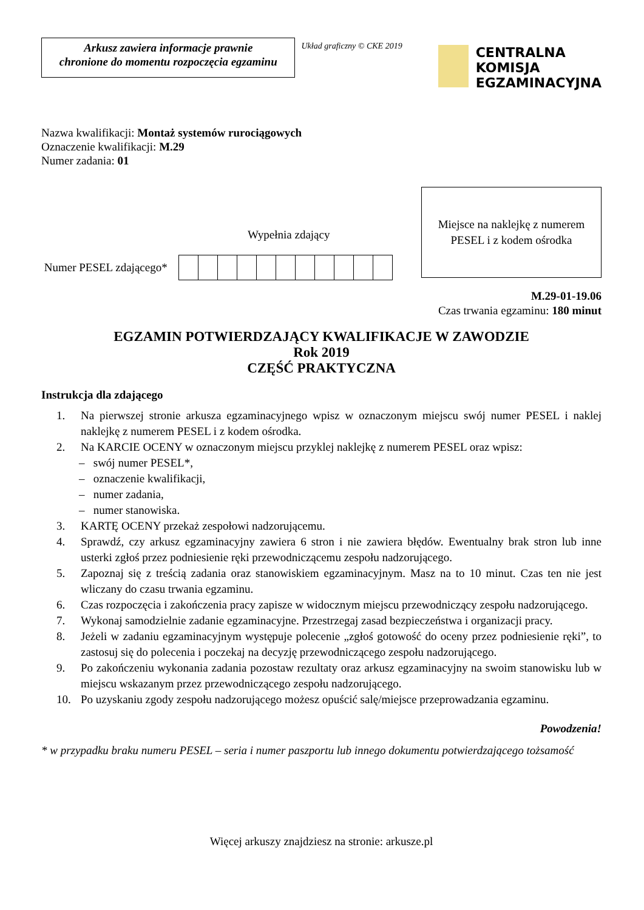Arkusz zawiera informacje prawnie
chronione do momentu rozpoczęcia egzaminu
Układ graficzny © CKE 2019
CENTRALNA
KOMISJA
EGZAMINACYJNA
Nazwa kwalifikacji: Montaż systemów rurociągowych
Oznaczenie kwalifikacji: M.29
Numer zadania: 01
Wypełnia zdający
Numer PESEL zdającego*
Miejsce na naklejkę z numerem
PESEL i z kodem ośrodka
M.29-01-19.06
Czas trwania egzaminu: 180 minut
EGZAMIN POTWIERDZAJĄCY KWALIFIKACJE W ZAWODZIE
Rok 2019
CZĘŚĆ PRAKTYCZNA
Instrukcja dla zdającego
1. Na pierwszej stronie arkusza egzaminacyjnego wpisz w oznaczonym miejscu swój numer PESEL i naklej naklejkę z numerem PESEL i z kodem ośrodka.
2. Na KARCIE OCENY w oznaczonym miejscu przyklej naklejkę z numerem PESEL oraz wpisz:
– swój numer PESEL*,
– oznaczenie kwalifikacji,
– numer zadania,
– numer stanowiska.
3. KARTĘ OCENY przekaż zespołowi nadzorującemu.
4. Sprawdź, czy arkusz egzaminacyjny zawiera 6 stron i nie zawiera błędów. Ewentualny brak stron lub inne usterki zgłoś przez podniesienie ręki przewodniczącemu zespołu nadzorującego.
5. Zapoznaj się z treścią zadania oraz stanowiskiem egzaminacyjnym. Masz na to 10 minut. Czas ten nie jest wliczany do czasu trwania egzaminu.
6. Czas rozpoczęcia i zakończenia pracy zapisze w widocznym miejscu przewodniczący zespołu nadzorującego.
7. Wykonaj samodzielnie zadanie egzaminacyjne. Przestrzegaj zasad bezpieczeństwa i organizacji pracy.
8. Jeżeli w zadaniu egzaminacyjnym występuje polecenie „zgłoś gotowość do oceny przez podniesienie ręki”, to zastosuj się do polecenia i poczekaj na decyzję przewodniczącego zespołu nadzorującego.
9. Po zakończeniu wykonania zadania pozostaw rezultaty oraz arkusz egzaminacyjny na swoim stanowisku lub w miejscu wskazanym przez przewodniczącego zespołu nadzorującego.
10. Po uzyskaniu zgody zespołu nadzorującego możesz opuścić salę/miejsce przeprowadzania egzaminu.
Powodzenia!
* w przypadku braku numeru PESEL – seria i numer paszportu lub innego dokumentu potwierdzającego tożsamość
Więcej arkuszy znajdziesz na stronie: arkusze.pl